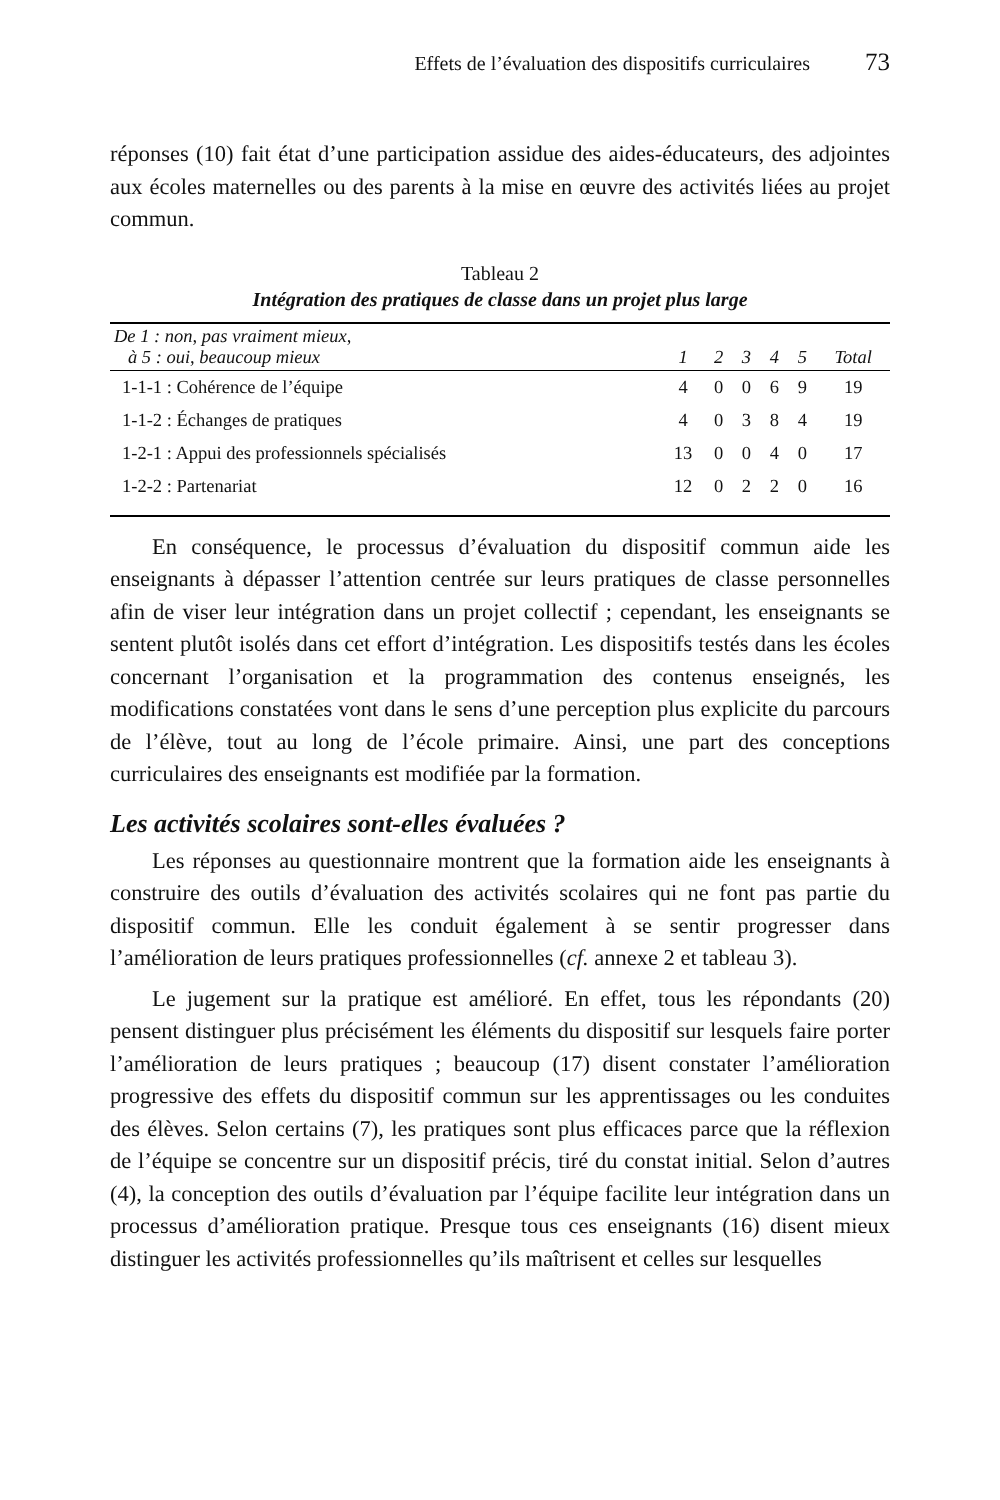Effets de l’évaluation des dispositifs curriculaires 73
réponses (10) fait état d’une participation assidue des aides-éducateurs, des adjointes aux écoles maternelles ou des parents à la mise en œuvre des activités liées au projet commun.
Tableau 2
Intégration des pratiques de classe dans un projet plus large
| De 1 : non, pas vraiment mieux, à 5 : oui, beaucoup mieux | 1 | 2 | 3 | 4 | 5 | Total |
| --- | --- | --- | --- | --- | --- | --- |
| 1-1-1 : Cohérence de l’équipe | 4 | 0 | 0 | 6 | 9 | 19 |
| 1-1-2 : Échanges de pratiques | 4 | 0 | 3 | 8 | 4 | 19 |
| 1-2-1 : Appui des professionnels spécialisés | 13 | 0 | 0 | 4 | 0 | 17 |
| 1-2-2 : Partenariat | 12 | 0 | 2 | 2 | 0 | 16 |
En conséquence, le processus d’évaluation du dispositif commun aide les enseignants à dépasser l’attention centrée sur leurs pratiques de classe personnelles afin de viser leur intégration dans un projet collectif ; cependant, les enseignants se sentent plutôt isolés dans cet effort d’intégration. Les dispositifs testés dans les écoles concernant l’organisation et la programmation des contenus enseignés, les modifications constatées vont dans le sens d’une perception plus explicite du parcours de l’élève, tout au long de l’école primaire. Ainsi, une part des conceptions curriculaires des enseignants est modifiée par la formation.
Les activités scolaires sont-elles évaluées ?
Les réponses au questionnaire montrent que la formation aide les enseignants à construire des outils d’évaluation des activités scolaires qui ne font pas partie du dispositif commun. Elle les conduit également à se sentir progresser dans l’amélioration de leurs pratiques professionnelles (cf. annexe 2 et tableau 3).
Le jugement sur la pratique est amélioré. En effet, tous les répondants (20) pensent distinguer plus précisément les éléments du dispositif sur lesquels faire porter l’amélioration de leurs pratiques ; beaucoup (17) disent constater l’amélioration progressive des effets du dispositif commun sur les apprentissages ou les conduites des élèves. Selon certains (7), les pratiques sont plus efficaces parce que la réflexion de l’équipe se concentre sur un dispositif précis, tiré du constat initial. Selon d’autres (4), la conception des outils d’évaluation par l’équipe facilite leur intégration dans un processus d’amélioration pratique. Presque tous ces enseignants (16) disent mieux distinguer les activités professionnelles qu’ils maîtrisent et celles sur lesquelles